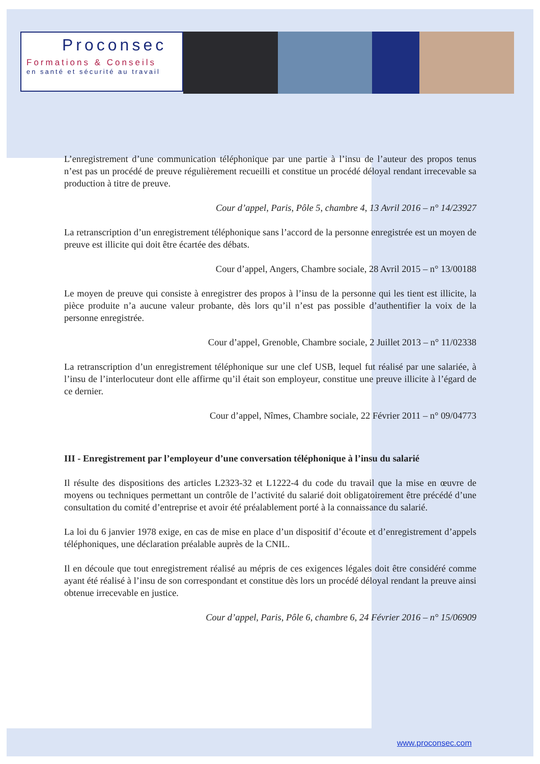Proconsec
Formations & Conseils
en santé et sécurité au travail
L’enregistrement d’une communication téléphonique par une partie à l’insu de l’auteur des propos tenus n’est pas un procédé de preuve régulièrement recueilli et constitue un procédé déloyal rendant irrecevable sa production à titre de preuve.
Cour d’appel, Paris, Pôle 5, chambre 4, 13 Avril 2016 – n° 14/23927
La retranscription d’un enregistrement téléphonique sans l’accord de la personne enregistrée est un moyen de preuve est illicite qui doit être écartée des débats.
Cour d’appel, Angers, Chambre sociale, 28 Avril 2015 – n° 13/00188
Le moyen de preuve qui consiste à enregistrer des propos à l’insu de la personne qui les tient est illicite, la pièce produite n’a aucune valeur probante, dès lors qu’il n’est pas possible d’authentifier la voix de la personne enregistrée.
Cour d’appel, Grenoble, Chambre sociale, 2 Juillet 2013 – n° 11/02338
La retranscription d’un enregistrement téléphonique sur une clef USB, lequel fut réalisé par une salariée, à l’insu de l’interlocuteur dont elle affirme qu’il était son employeur, constitue une preuve illicite à l’égard de ce dernier.
Cour d’appel, Nîmes, Chambre sociale, 22 Février 2011 – n° 09/04773
III - Enregistrement par l’employeur d’une conversation téléphonique à l’insu du salarié
Il résulte des dispositions des articles L2323-32 et L1222-4 du code du travail que la mise en œuvre de moyens ou techniques permettant un contrôle de l’activité du salarié doit obligatoirement être précédé d’une consultation du comité d’entreprise et avoir été préalablement porté à la connaissance du salarié.
La loi du 6 janvier 1978 exige, en cas de mise en place d’un dispositif d’écoute et d’enregistrement d’appels téléphoniques, une déclaration préalable auprès de la CNIL.
Il en découle que tout enregistrement réalisé au mépris de ces exigences légales doit être considéré comme ayant été réalisé à l’insu de son correspondant et constitue dès lors un procédé déloyal rendant la preuve ainsi obtenue irrecevable en justice.
Cour d’appel, Paris, Pôle 6, chambre 6, 24 Février 2016 – n° 15/06909
www.proconsec.com